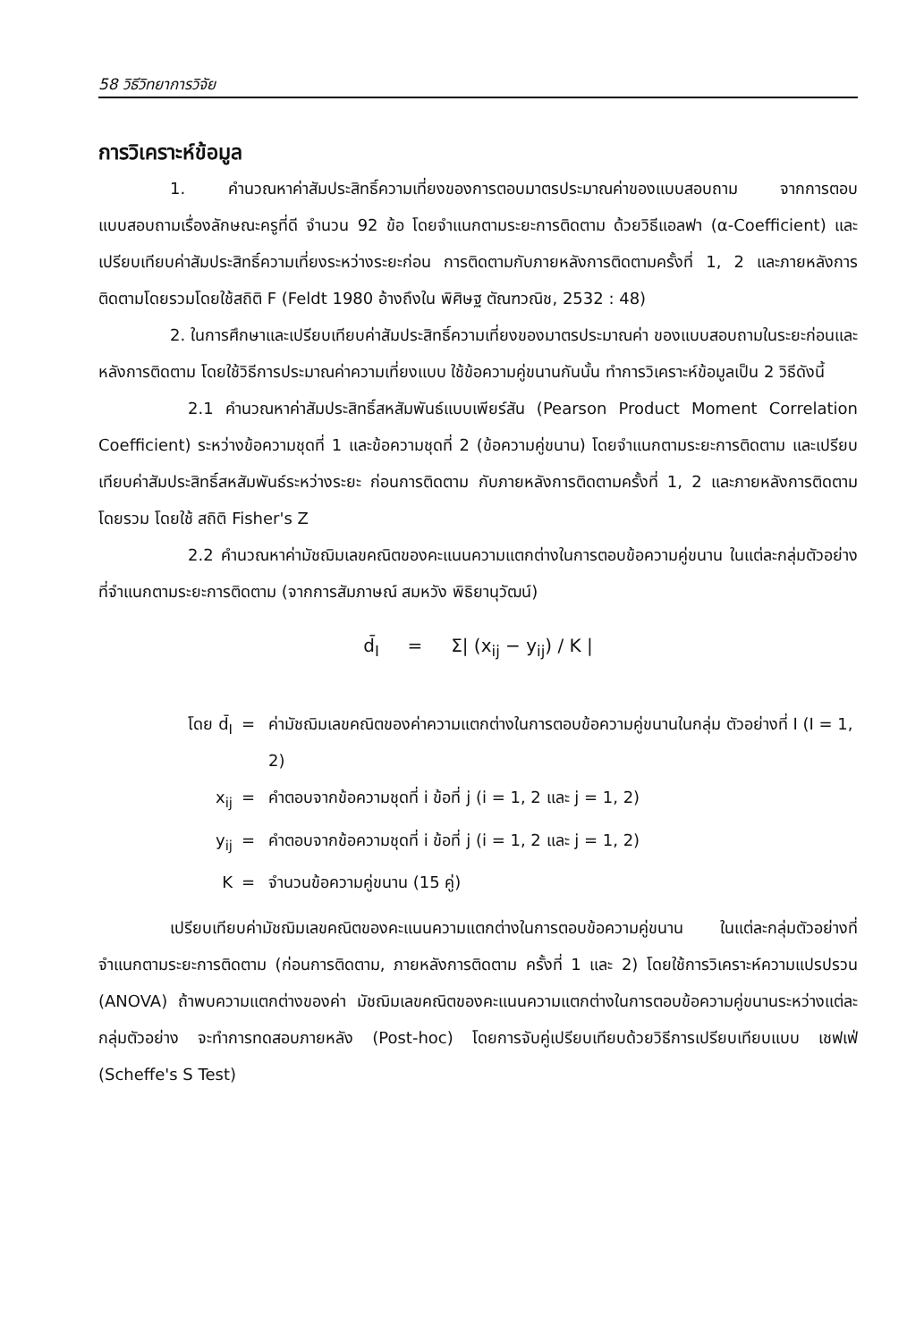58 วิธีวิทยาการวิจัย
การวิเคราะห์ข้อมูล
1. คำนวณหาค่าสัมประสิทธิ์ความเที่ยงของการตอบมาตรประมาณค่าของแบบสอบถาม จากการตอบแบบสอบถามเรื่องลักษณะครูที่ดี จำนวน 92 ข้อ โดยจำแนกตามระยะการติดตาม ด้วยวิธีแอลฟา (α-Coefficient) และเปรียบเทียบค่าสัมประสิทธิ์ความเที่ยงระหว่างระยะก่อน การติดตามกับภายหลังการติดตามครั้งที่ 1, 2 และภายหลังการติดตามโดยรวมโดยใช้สถิติ F (Feldt 1980 อ้างถึงใน พิศิษฐ ตัณฑวณิช, 2532 : 48)
2. ในการศึกษาและเปรียบเทียบค่าสัมประสิทธิ์ความเที่ยงของมาตรประมาณค่า ของแบบสอบถามในระยะก่อนและหลังการติดตาม โดยใช้วิธีการประมาณค่าความเที่ยงแบบ ใช้ข้อความคู่ขนานกันนั้น ทำการวิเคราะห์ข้อมูลเป็น 2 วิธีดังนี้
2.1 คำนวณหาค่าสัมประสิทธิ์สหสัมพันธ์แบบเพียร์สัน (Pearson Product Moment Correlation Coefficient) ระหว่างข้อความชุดที่ 1 และข้อความชุดที่ 2 (ข้อความคู่ขนาน) โดยจำแนกตามระยะการติดตาม และเปรียบเทียบค่าสัมประสิทธิ์สหสัมพันธ์ระหว่างระยะ ก่อนการติดตาม กับภายหลังการติดตามครั้งที่ 1, 2 และภายหลังการติดตามโดยรวม โดยใช้ สถิติ Fisher's Z
2.2 คำนวณหาค่ามัชฌิมเลขคณิตของคะแนนความแตกต่างในการตอบข้อความคู่ขนาน ในแต่ละกลุ่มตัวอย่างที่จำแนกตามระยะการติดตาม (จากการสัมภาษณ์ สมหวัง พิธิยานุวัฒน์)
d̄<sub>I</sub> = Σ| (x<sub>ij</sub> − y<sub>ij</sub>) / K |
โดย d̄<sub>I</sub> = ค่ามัชฌิมเลขคณิตของค่าความแตกต่างในการตอบข้อความคู่ขนานในกลุ่ม ตัวอย่างที่ I (I = 1, 2)
x<sub>ij</sub> = คำตอบจากข้อความชุดที่ i ข้อที่ j (i = 1, 2 และ j = 1, 2)
y<sub>ij</sub> = คำตอบจากข้อความชุดที่ i ข้อที่ j (i = 1, 2 และ j = 1, 2)
K = จำนวนข้อความคู่ขนาน (15 คู่)
เปรียบเทียบค่ามัชฌิมเลขคณิตของคะแนนความแตกต่างในการตอบข้อความคู่ขนาน ในแต่ละกลุ่มตัวอย่างที่จำแนกตามระยะการติดตาม (ก่อนการติดตาม, ภายหลังการติดตาม ครั้งที่ 1 และ 2) โดยใช้การวิเคราะห์ความแปรปรวน (ANOVA) ถ้าพบความแตกต่างของค่า มัชฌิมเลขคณิตของคะแนนความแตกต่างในการตอบข้อความคู่ขนานระหว่างแต่ละกลุ่มตัวอย่าง จะทำการทดสอบภายหลัง (Post-hoc) โดยการจับคู่เปรียบเทียบด้วยวิธีการเปรียบเทียบแบบ เชฟเฟ่ (Scheffe's S Test)